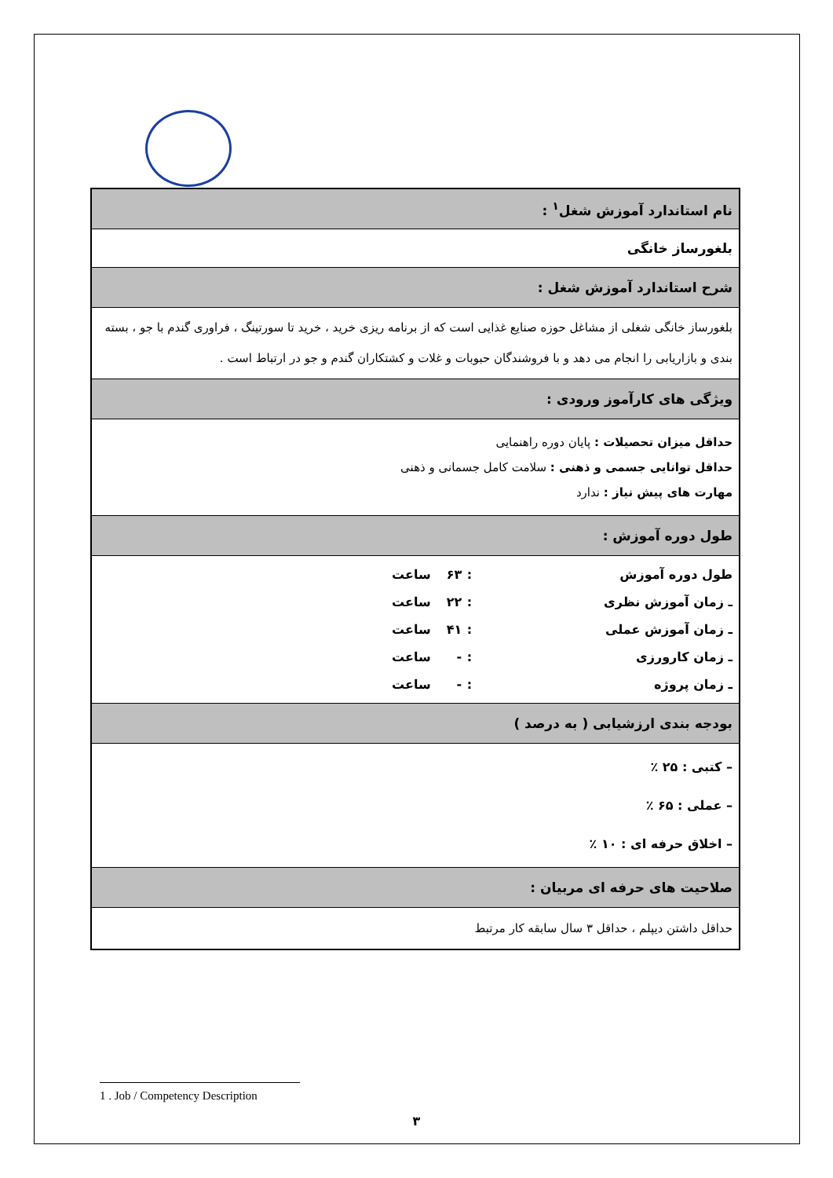| نام استاندارد آموزش شغل<sup>۱</sup> : |
| بلغورساز خانگی |
| شرح استاندارد آموزش شغل : |
| بلغورساز خانگی شغلی از مشاغل حوزه صنایع غذایی است که از برنامه ریزی خرید ، خرید تا سورتینگ ، فراوری گندم با جو ، بسته بندی و بازاریابی را انجام می دهد و با فروشندگان حبوبات و غلات و کشتکاران گندم و جو در ارتباط است . |
| ویژگی های کارآموز ورودی : |
| حداقل میزان تحصیلات : پایان دوره راهنمایی حداقل توانایی جسمی و ذهنی : سلامت کامل جسمانی و ذهنی مهارت های پیش نیاز : ندارد |
| طول دوره آموزش : |
| / طول دوره آموزش / : / ۶۳ / ساعت / / ـ زمان آموزش نظری / : / ۲۲ / ساعت / / ـ زمان آموزش عملی / : / ۴۱ / ساعت / / ـ زمان کارورزی / : / - / ساعت / / ـ زمان پروژه / : / - / ساعت / |
| بودجه بندی ارزشیابی ( به درصد ) |
| – کتبی : ۲۵ ٪ – عملی : ۶۵ ٪ – اخلاق حرفه ای : ۱۰ ٪ |
| صلاحیت های حرفه ای مربیان : |
| حداقل داشتن دیپلم ، حداقل ۳ سال سابقه کار مرتبط |
1 . Job / Competency Description
۳